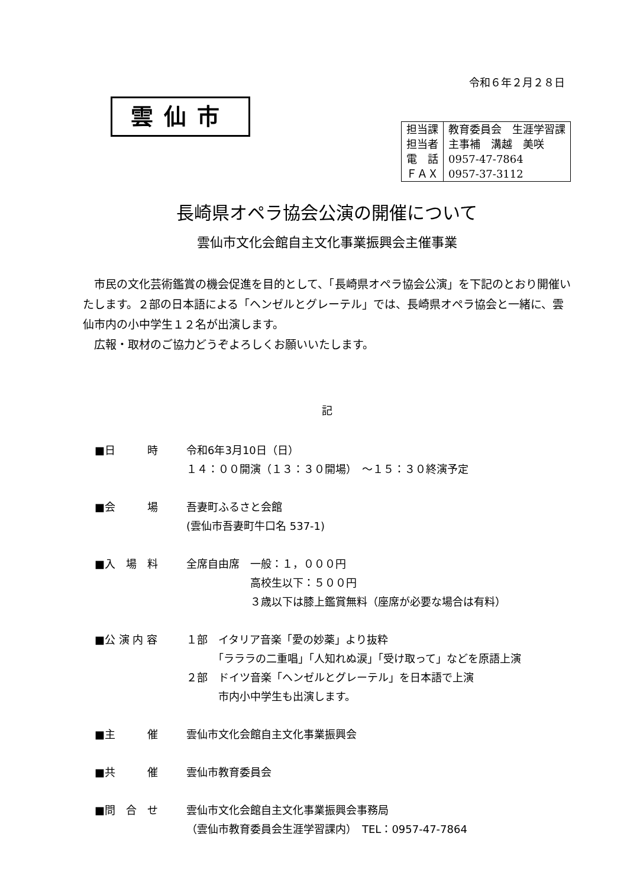令和６年２月２８日
雲仙市
| 担当課 | 教育委員会 生涯学習課 |
| 担当者 | 主事補 溝越 美咲 |
| 電 話 | 0957-47-7864 |
| ＦＡＸ | 0957-37-3112 |
長崎県オペラ協会公演の開催について
雲仙市文化会館自主文化事業振興会主催事業
市民の文化芸術鑑賞の機会促進を目的として、「長崎県オペラ協会公演」を下記のとおり開催いたします。２部の日本語による「ヘンゼルとグレーテル」では、長崎県オペラ協会と一緒に、雲仙市内の小中学生１２名が出演します。
広報・取材のご協力どうぞよろしくお願いいたします。
記
| ■日 時 | 令和6年3月10日（日） １４：００開演（１３：３０開場） ～１５：３０終演予定 |
| ■会 場 | 吾妻町ふるさと会館 (雲仙市吾妻町牛口名 537-1) |
| ■入 場 料 | 全席自由席 一般：１，０００円 高校生以下：５００円 ３歳以下は膝上鑑賞無料（座席が必要な場合は有料） |
| ■公 演 内 容 | １部 イタリア音楽「愛の妙薬」より抜粋 「ラララの二重唱」「人知れぬ涙」「受け取って」などを原語上演 ２部 ドイツ音楽「ヘンゼルとグレーテル」を日本語で上演 市内小中学生も出演します。 |
| ■主 催 | 雲仙市文化会館自主文化事業振興会 |
| ■共 催 | 雲仙市教育委員会 |
| ■問 合 せ | 雲仙市文化会館自主文化事業振興会事務局 （雲仙市教育委員会生涯学習課内） TEL：0957-47-7864 |